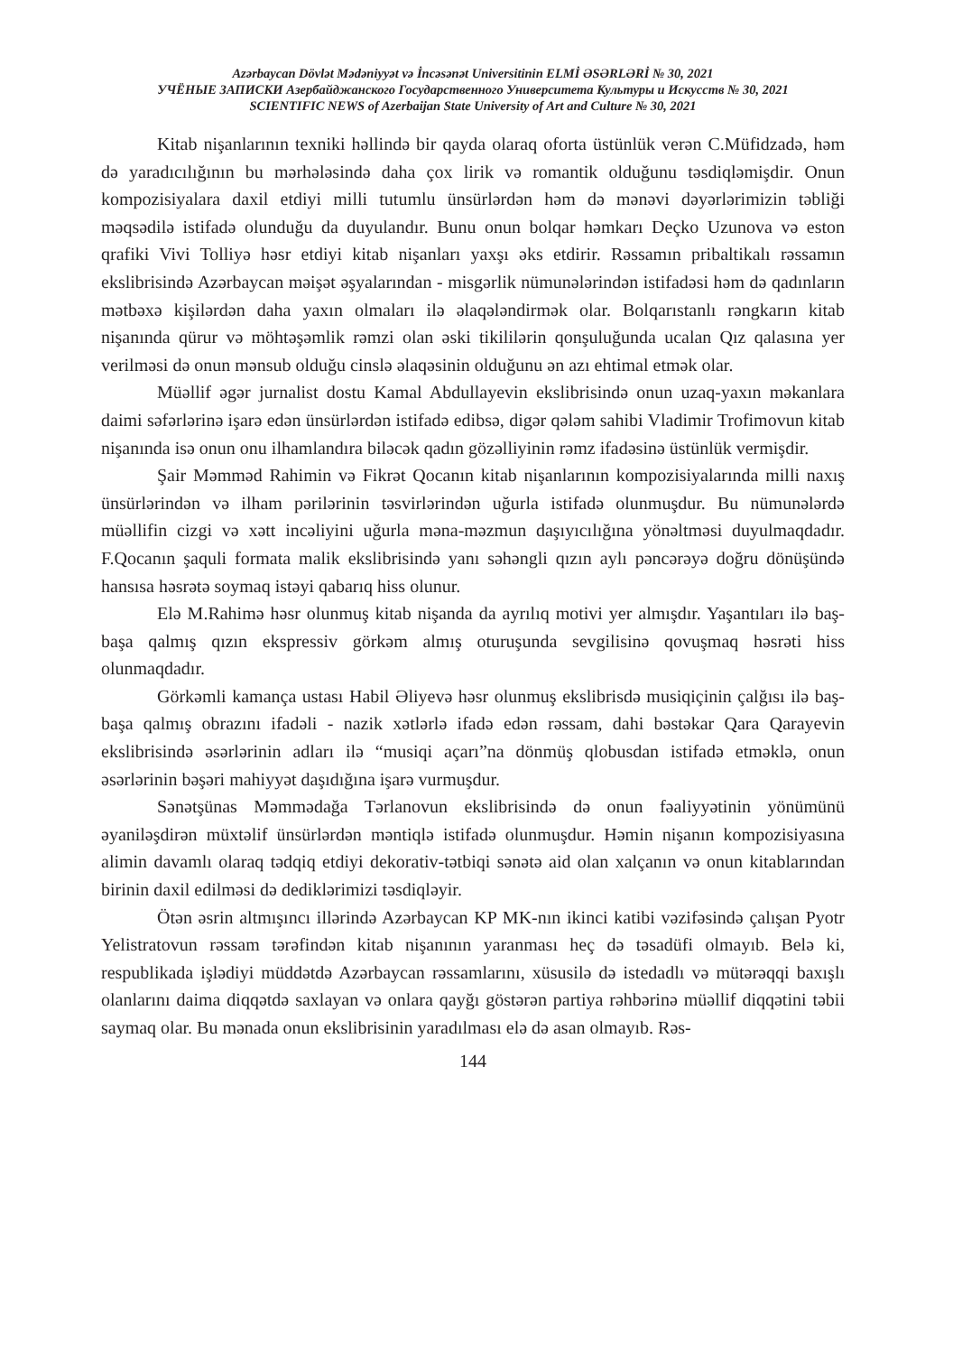Azərbaycan Dövlət Mədəniyyət və İncəsənət Universitinin ELMİ ƏSƏRLƏRİ № 30, 2021
УЧЁНЫЕ ЗАПИСКИ Азербайджанского Государственного Университета Культуры и Искусств № 30, 2021
SCIENTIFIC NEWS of Azerbaijan State University of Art and Culture № 30, 2021
Kitab nişanlarının texniki həllində bir qayda olaraq oforta üstünlük verən C.Müfidzadə, həm də yaradıcılığının bu mərhələsində daha çox lirik və romantik olduğunu təsdiqləmişdir. Onun kompozisiyalara daxil etdiyi milli tutumlu ünsürlərdən həm də mənəvi dəyərlərimizin təbliği məqsədilə istifadə olunduğu da duyulandır. Bunu onun bolqar həmkarı Deçko Uzunova və eston qrafiki Vivi Tolliyə həsr etdiyi kitab nişanları yaxşı əks etdirir. Rəssamın pribaltikalı rəssamın ekslibrisində Azərbaycan məişət əşyalarından - misgərlik nümunələrindən istifadəsi həm də qadınların mətbəxə kişilərdən daha yaxın olmaları ilə əlaqələndirmək olar. Bolqarıstanlı rəngkarın kitab nişanında qürur və möhtəşəmlik rəmzi olan əski tikililərin qonşuluğunda ucalan Qız qalasına yer verilməsi də onun mənsub olduğu cinslə əlaqəsinin olduğunu ən azı ehtimal etmək olar.
Müəllif əgər jurnalist dostu Kamal Abdullayevin ekslibrisində onun uzaq-yaxın məkanlara daimi səfərlərinə işarə edən ünsürlərdən istifadə edibsə, digər qələm sahibi Vladimir Trofimovun kitab nişanında isə onun onu ilhamlandıra biləcək qadın gözəlliyinin rəmz ifadəsinə üstünlük vermişdir.
Şair Məmməd Rahimin və Fikrət Qocanın kitab nişanlarının kompozisiyalarında milli naxış ünsürlərindən və ilham pərilərinin təsvirlərindən uğurla istifadə olunmuşdur. Bu nümunələrdə müəllifin cizgi və xətt incəliyini uğurla məna-məzmun daşıyıcılığına yönəltməsi duyulmaqdadır. F.Qocanın şaquli formata malik ekslibrisində yanı səhəngli qızın aylı pəncərəyə doğru dönüşündə hansısa həsrətə soymaq istəyi qabarıq hiss olunur.
Elə M.Rahimə həsr olunmuş kitab nişanda da ayrılıq motivi yer almışdır. Yaşantıları ilə baş-başa qalmış qızın ekspressiv görkəm almış oturuşunda sevgilisinə qovuşmaq həsrəti hiss olunmaqdadır.
Görkəmli kamança ustası Habil Əliyevə həsr olunmuş ekslibrisdə musiqiçinin çalğısı ilə baş-başa qalmış obrazını ifadəli - nazik xətlərlə ifadə edən rəssam, dahi bəstəkar Qara Qarayevin ekslibrisində əsərlərinin adları ilə “musiqi açarı”na dönmüş qlobusdan istifadə etməklə, onun əsərlərinin bəşəri mahiyyət daşıdığına işarə vurmuşdur.
Sənətşünas Məmmədağa Tərlanovun ekslibrisində də onun fəaliyyətinin yönümünü əyaniləşdirən müxtəlif ünsürlərdən məntiqlə istifadə olunmuşdur. Həmin nişanın kompozisiyasına alimin davamlı olaraq tədqiq etdiyi dekorativ-tətbiqi sənətə aid olan xalçanın və onun kitablarından birinin daxil edilməsi də dediklərimizi təsdiqləyir.
Ötən əsrin altmışıncı illərində Azərbaycan KP MK-nın ikinci katibi vəzifəsində çalışan Pyotr Yelistratovun rəssam tərəfindən kitab nişanının yaranması heç də təsadüfi olmayıb. Belə ki, respublikada işlədiyi müddətdə Azərbaycan rəssamlarını, xüsusilə də istedadlı və mütərəqqi baxışlı olanlarını daima diqqətdə saxlayan və onlara qayğı göstərən partiya rəhbərinə müəllif diqqətini təbii saymaq olar. Bu mənada onun ekslibrisinin yaradılması elə də asan olmayıb. Rəs-
144